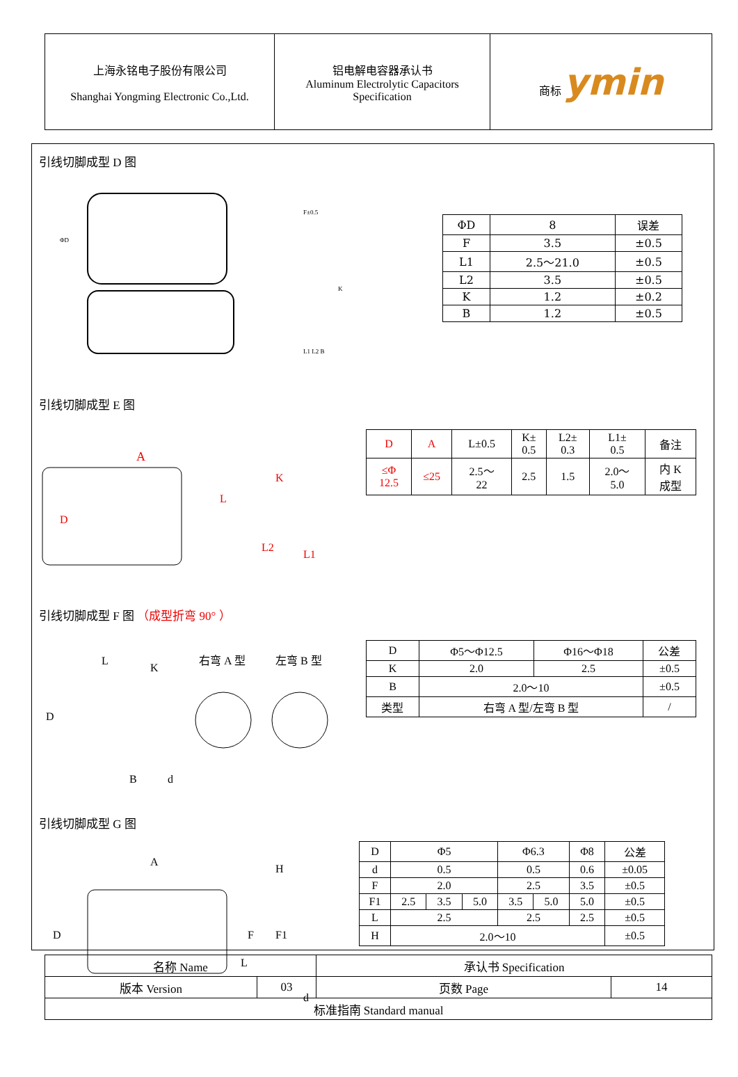| 上海永铭电子股份有限公司 Shanghai Yongming Electronic Co.,Ltd. | 铝电解电容器承认书 Aluminum Electrolytic Capacitors Specification | 商标 ymin |
引线切脚成型 D 图
ΦD
F±0.5
K
L1 L2 B
| ΦD | 8 | 误差 |
| F | 3.5 | ±0.5 |
| L1 | 2.5～21.0 | ±0.5 |
| L2 | 3.5 | ±0.5 |
| K | 1.2 | ±0.2 |
| B | 1.2 | ±0.5 |
引线切脚成型 E 图
A
L
K
L2
L1
D
| D | A | L±0.5 | K± 0.5 | L2± 0.3 | L1± 0.5 | 备注 |
| ≤Φ 12.5 | ≤25 | 2.5～ 22 | 2.5 | 1.5 | 2.0～ 5.0 | 内 K 成型 |
引线切脚成型 F 图 （成型折弯 90° ）
L
K
D
B
d
右弯 A 型
左弯 B 型
| D | Φ5～Φ12.5 | Φ16～Φ18 | 公差 |
| K | 2.0 | 2.5 | ±0.5 |
| B | 2.0～10 | | ±0.5 |
| 类型 | 右弯 A 型/左弯 B 型 | | / |
引线切脚成型 G 图
A
H
D
F
F1
L
d
| D | Φ5 | | | Φ6.3 | | Φ8 | 公差 |
| d | 0.5 | | | 0.5 | | 0.6 | ±0.05 |
| F | 2.0 | | | 2.5 | | 3.5 | ±0.5 |
| F1 | 2.5 | 3.5 | 5.0 | 3.5 | 5.0 | 5.0 | ±0.5 |
| L | 2.5 | | | 2.5 | | 2.5 | ±0.5 |
| H | 2.0～10 | | | | | | ±0.5 |
| 名称 Name | | 承认书 Specification | |
| 版本 Version | 03 | 页数 Page | 14 |
| 标准指南 Standard manual | | | |